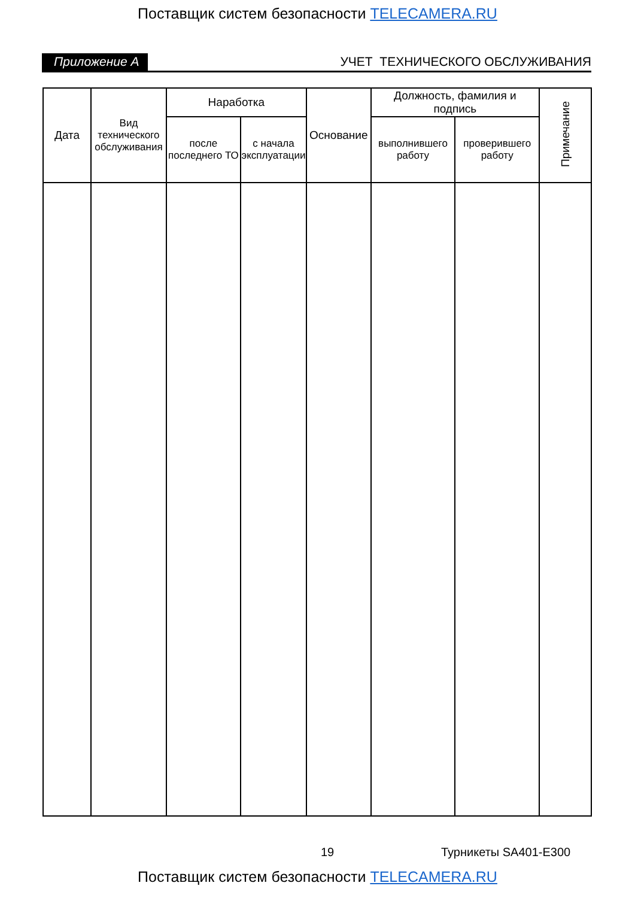Поставщик систем безопасности TELECAMERA.RU
Приложение А УЧЕТ ТЕХНИЧЕСКОГО ОБСЛУЖИВАНИЯ
| Дата | Вид технического обслуживания | Наработка | | Основание | Должность, фамилия и подпись | | Примечание |
| --- | --- | --- | --- | --- | --- | --- | --- |
| | | после последнего ТО | с начала эксплуатации | | выполнившего работу | проверившего работу | |
19 Турникеты SA401-E300
Поставщик систем безопасности TELECAMERA.RU